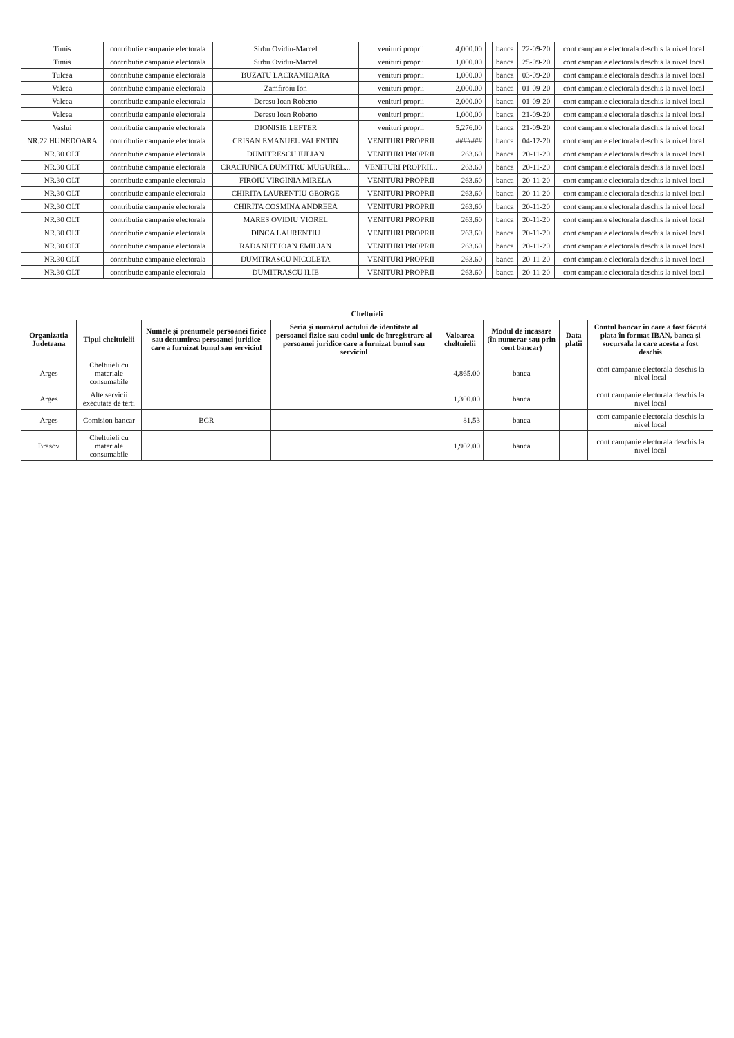| Timis | contributie campanie electorala | Sirbu Ovidiu-Marcel | venituri proprii | | 4,000.00 | | banca | 22-09-20 | cont campanie electorala deschis la nivel local |
| Timis | contributie campanie electorala | Sirbu Ovidiu-Marcel | venituri proprii | | 1,000.00 | | banca | 25-09-20 | cont campanie electorala deschis la nivel local |
| Tulcea | contributie campanie electorala | BUZATU LACRAMIOARA | venituri proprii | | 1,000.00 | | banca | 03-09-20 | cont campanie electorala deschis la nivel local |
| Valcea | contributie campanie electorala | Zamfiroiu Ion | venituri proprii | | 2,000.00 | | banca | 01-09-20 | cont campanie electorala deschis la nivel local |
| Valcea | contributie campanie electorala | Deresu Ioan Roberto | venituri proprii | | 2,000.00 | | banca | 01-09-20 | cont campanie electorala deschis la nivel local |
| Valcea | contributie campanie electorala | Deresu Ioan Roberto | venituri proprii | | 1,000.00 | | banca | 21-09-20 | cont campanie electorala deschis la nivel local |
| Vaslui | contributie campanie electorala | DIONISIE LEFTER | venituri proprii | | 5,276.00 | | banca | 21-09-20 | cont campanie electorala deschis la nivel local |
| NR.22 HUNEDOARA | contributie campanie electorala | CRISAN EMANUEL VALENTIN | VENITURI PROPRII | | ####### | | banca | 04-12-20 | cont campanie electorala deschis la nivel local |
| NR.30 OLT | contributie campanie electorala | DUMITRESCU IULIAN | VENITURI PROPRII | | 263.60 | | banca | 20-11-20 | cont campanie electorala deschis la nivel local |
| NR.30 OLT | contributie campanie electorala | CRACIUNICA DUMITRU MUGUREL... | VENITURI PROPRII... | | 263.60 | | banca | 20-11-20 | cont campanie electorala deschis la nivel local |
| NR.30 OLT | contributie campanie electorala | FIROIU VIRGINIA MIRELA | VENITURI PROPRII | | 263.60 | | banca | 20-11-20 | cont campanie electorala deschis la nivel local |
| NR.30 OLT | contributie campanie electorala | CHIRITA LAURENTIU GEORGE | VENITURI PROPRII | | 263.60 | | banca | 20-11-20 | cont campanie electorala deschis la nivel local |
| NR.30 OLT | contributie campanie electorala | CHIRITA COSMINA ANDREEA | VENITURI PROPRII | | 263.60 | | banca | 20-11-20 | cont campanie electorala deschis la nivel local |
| NR.30 OLT | contributie campanie electorala | MARES OVIDIU VIOREL | VENITURI PROPRII | | 263.60 | | banca | 20-11-20 | cont campanie electorala deschis la nivel local |
| NR.30 OLT | contributie campanie electorala | DINCA LAURENTIU | VENITURI PROPRII | | 263.60 | | banca | 20-11-20 | cont campanie electorala deschis la nivel local |
| NR.30 OLT | contributie campanie electorala | RADANUT IOAN EMILIAN | VENITURI PROPRII | | 263.60 | | banca | 20-11-20 | cont campanie electorala deschis la nivel local |
| NR.30 OLT | contributie campanie electorala | DUMITRASCU NICOLETA | VENITURI PROPRII | | 263.60 | | banca | 20-11-20 | cont campanie electorala deschis la nivel local |
| NR.30 OLT | contributie campanie electorala | DUMITRASCU ILIE | VENITURI PROPRII | | 263.60 | | banca | 20-11-20 | cont campanie electorala deschis la nivel local |
| Cheltuieli | | | | | | | |
| --- | --- | --- | --- | --- | --- | --- | --- |
| Organizatia Judeteana | Tipul cheltuielii | Numele și prenumele persoanei fizice sau denumirea persoanei juridice care a furnizat bunul sau serviciul | Seria și numărul actului de identitate al persoanei fizice sau codul unic de înregistrare al persoanei juridice care a furnizat bunul sau serviciul | Valoarea cheltuielii | Modul de încasare (în numerar sau prin cont bancar) | Data platii | Contul bancar în care a fost făcută plata în format IBAN, banca și sucursala la care acesta a fost deschis |
| Arges | Cheltuieli cu materiale consumabile | | | 4,865.00 | banca | | cont campanie electorala deschis la nivel local |
| Arges | Alte servicii executate de terti | | | 1,300.00 | banca | | cont campanie electorala deschis la nivel local |
| Arges | Comision bancar | BCR | | 81.53 | banca | | cont campanie electorala deschis la nivel local |
| Brasov | Cheltuieli cu materiale consumabile | | | 1,902.00 | banca | | cont campanie electorala deschis la nivel local |